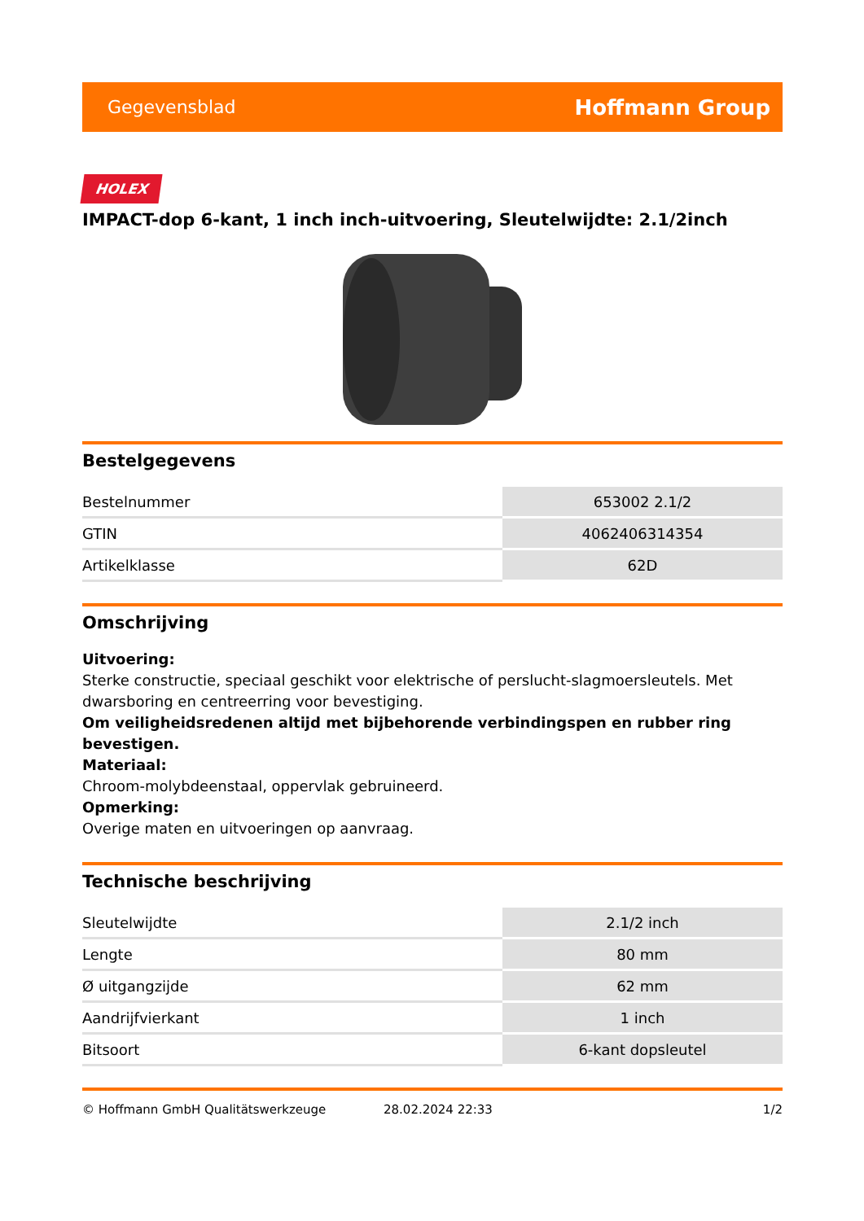Gegevensblad Hoffmann Group
HOLEX
IMPACT-dop 6-kant, 1 inch inch-uitvoering, Sleutelwijdte: 2.1/2inch
Bestelgegevens
| Bestelnummer | 653002 2.1/2 |
| GTIN | 4062406314354 |
| Artikelklasse | 62D |
Omschrijving
Uitvoering:
Sterke constructie, speciaal geschikt voor elektrische of perslucht-slagmoersleutels. Met dwarsboring en centreerring voor bevestiging.
Om veiligheidsredenen altijd met bijbehorende verbindingspen en rubber ring bevestigen.
Materiaal:
Chroom-molybdeenstaal, oppervlak gebruineerd.
Opmerking:
Overige maten en uitvoeringen op aanvraag.
Technische beschrijving
| Sleutelwijdte | 2.1/2 inch |
| Lengte | 80 mm |
| Ø uitgangzijde | 62 mm |
| Aandrijfvierkant | 1 inch |
| Bitsoort | 6-kant dopsleutel |
© Hoffmann GmbH Qualitätswerkzeuge 28.02.2024 22:33 1/2